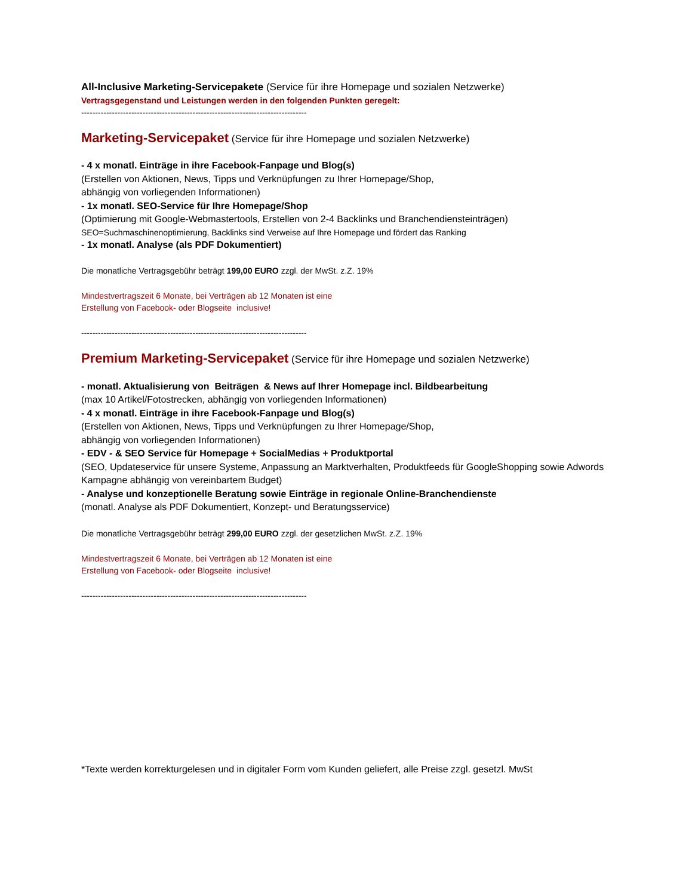All-Inclusive Marketing-Servicepakete (Service für ihre Homepage und sozialen Netzwerke)
Vertragsgegenstand und Leistungen werden in den folgenden Punkten geregelt:
---------------------------------------------------------------------------------
Marketing-Servicepaket (Service für ihre Homepage und sozialen Netzwerke)
- 4 x monatl. Einträge in ihre Facebook-Fanpage und Blog(s)
(Erstellen von Aktionen, News, Tipps und Verknüpfungen zu Ihrer Homepage/Shop,
abhängig von vorliegenden Informationen)
- 1x monatl. SEO-Service für Ihre Homepage/Shop
(Optimierung mit Google-Webmastertools, Erstellen von 2-4 Backlinks und Branchendiensteinträgen)
SEO=Suchmaschinenoptimierung, Backlinks sind Verweise auf Ihre Homepage und fördert das Ranking
- 1x monatl. Analyse (als PDF Dokumentiert)
Die monatliche Vertragsgebühr beträgt 199,00 EURO zzgl. der MwSt. z.Z. 19%
Mindestvertragszeit 6 Monate, bei Verträgen ab 12 Monaten ist eine
Erstellung von Facebook- oder Blogseite inclusive!
---------------------------------------------------------------------------------
Premium Marketing-Servicepaket (Service für ihre Homepage und sozialen Netzwerke)
- monatl. Aktualisierung von Beiträgen & News auf Ihrer Homepage incl. Bildbearbeitung
(max 10 Artikel/Fotostrecken, abhängig von vorliegenden Informationen)
- 4 x monatl. Einträge in ihre Facebook-Fanpage und Blog(s)
(Erstellen von Aktionen, News, Tipps und Verknüpfungen zu Ihrer Homepage/Shop,
abhängig von vorliegenden Informationen)
- EDV - & SEO Service für Homepage + SocialMedias + Produktportal
(SEO, Updateservice für unsere Systeme, Anpassung an Marktverhalten, Produktfeeds für GoogleShopping sowie Adwords Kampagne abhängig von vereinbartem Budget)
- Analyse und konzeptionelle Beratung sowie Einträge in regionale Online-Branchendienste
(monatl. Analyse als PDF Dokumentiert, Konzept- und Beratungsservice)
Die monatliche Vertragsgebühr beträgt 299,00 EURO zzgl. der gesetzlichen MwSt. z.Z. 19%
Mindestvertragszeit 6 Monate, bei Verträgen ab 12 Monaten ist eine
Erstellung von Facebook- oder Blogseite inclusive!
---------------------------------------------------------------------------------
*Texte werden korrekturgelesen und in digitaler Form vom Kunden geliefert, alle Preise zzgl. gesetzl. MwSt